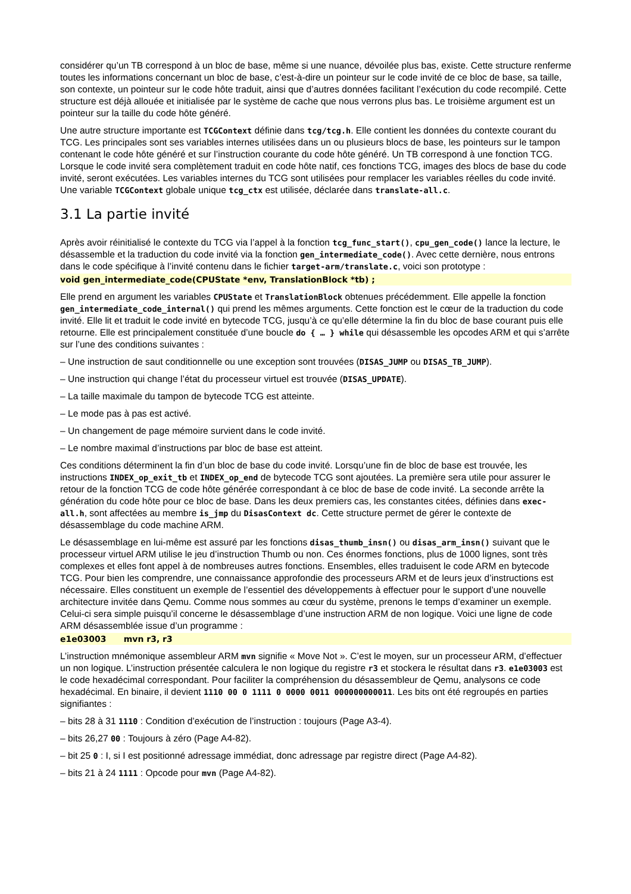considérer qu’un TB correspond à un bloc de base, même si une nuance, dévoilée plus bas, existe. Cette structure renferme toutes les informations concernant un bloc de base, c’est-à-dire un pointeur sur le code invité de ce bloc de base, sa taille, son contexte, un pointeur sur le code hôte traduit, ainsi que d’autres données facilitant l’exécution du code recompilé. Cette structure est déjà allouée et initialisée par le système de cache que nous verrons plus bas. Le troisième argument est un pointeur sur la taille du code hôte généré.
Une autre structure importante est TCGContext définie dans tcg/tcg.h. Elle contient les données du contexte courant du TCG. Les principales sont ses variables internes utilisées dans un ou plusieurs blocs de base, les pointeurs sur le tampon contenant le code hôte généré et sur l’instruction courante du code hôte généré. Un TB correspond à une fonction TCG. Lorsque le code invité sera complètement traduit en code hôte natif, ces fonctions TCG, images des blocs de base du code invité, seront exécutées. Les variables internes du TCG sont utilisées pour remplacer les variables réelles du code invité. Une variable TCGContext globale unique tcg_ctx est utilisée, déclarée dans translate-all.c.
3.1 La partie invité
Après avoir réinitialisé le contexte du TCG via l’appel à la fonction tcg_func_start(), cpu_gen_code() lance la lecture, le désassemble et la traduction du code invité via la fonction gen_intermediate_code(). Avec cette dernière, nous entrons dans le code spécifique à l’invité contenu dans le fichier target-arm/translate.c, voici son prototype :
void gen_intermediate_code(CPUState *env, TranslationBlock *tb) ;
Elle prend en argument les variables CPUState et TranslationBlock obtenues précédemment. Elle appelle la fonction gen_intermediate_code_internal() qui prend les mêmes arguments. Cette fonction est le cœur de la traduction du code invité. Elle lit et traduit le code invité en bytecode TCG, jusqu’à ce qu’elle détermine la fin du bloc de base courant puis elle retourne. Elle est principalement constituée d’une boucle do { … } while qui désassemble les opcodes ARM et qui s’arrête sur l’une des conditions suivantes :
– Une instruction de saut conditionnelle ou une exception sont trouvées (DISAS_JUMP ou DISAS_TB_JUMP).
– Une instruction qui change l’état du processeur virtuel est trouvée (DISAS_UPDATE).
– La taille maximale du tampon de bytecode TCG est atteinte.
– Le mode pas à pas est activé.
– Un changement de page mémoire survient dans le code invité.
– Le nombre maximal d’instructions par bloc de base est atteint.
Ces conditions déterminent la fin d’un bloc de base du code invité. Lorsqu’une fin de bloc de base est trouvée, les instructions INDEX_op_exit_tb et INDEX_op_end de bytecode TCG sont ajoutées. La première sera utile pour assurer le retour de la fonction TCG de code hôte générée correspondant à ce bloc de base de code invité. La seconde arrête la génération du code hôte pour ce bloc de base. Dans les deux premiers cas, les constantes citées, définies dans exec-all.h, sont affectées au membre is_jmp du DisasContext dc. Cette structure permet de gérer le contexte de désassemblage du code machine ARM.
Le désassemblage en lui-même est assuré par les fonctions disas_thumb_insn() ou disas_arm_insn() suivant que le processeur virtuel ARM utilise le jeu d’instruction Thumb ou non. Ces énormes fonctions, plus de 1000 lignes, sont très complexes et elles font appel à de nombreuses autres fonctions. Ensembles, elles traduisent le code ARM en bytecode TCG. Pour bien les comprendre, une connaissance approfondie des processeurs ARM et de leurs jeux d’instructions est nécessaire. Elles constituent un exemple de l’essentiel des développements à effectuer pour le support d’une nouvelle architecture invitée dans Qemu. Comme nous sommes au cœur du système, prenons le temps d’examiner un exemple. Celui-ci sera simple puisqu’il concerne le désassemblage d’une instruction ARM de non logique. Voici une ligne de code ARM désassemblée issue d’un programme :
e1e03003 mvn r3, r3
L’instruction mnémonique assembleur ARM mvn signifie « Move Not ». C’est le moyen, sur un processeur ARM, d’effectuer un non logique. L’instruction présentée calculera le non logique du registre r3 et stockera le résultat dans r3. e1e03003 est le code hexadécimal correspondant. Pour faciliter la compréhension du désassembleur de Qemu, analysons ce code hexadécimal. En binaire, il devient 1110 00 0 1111 0 0000 0011 000000000011. Les bits ont été regroupés en parties signifiantes :
– bits 28 à 31 1110 : Condition d’exécution de l’instruction : toujours (Page A3-4).
– bits 26,27 00 : Toujours à zéro (Page A4-82).
– bit 25 0 : I, si I est positionné adressage immédiat, donc adressage par registre direct (Page A4-82).
– bits 21 à 24 1111 : Opcode pour mvn (Page A4-82).